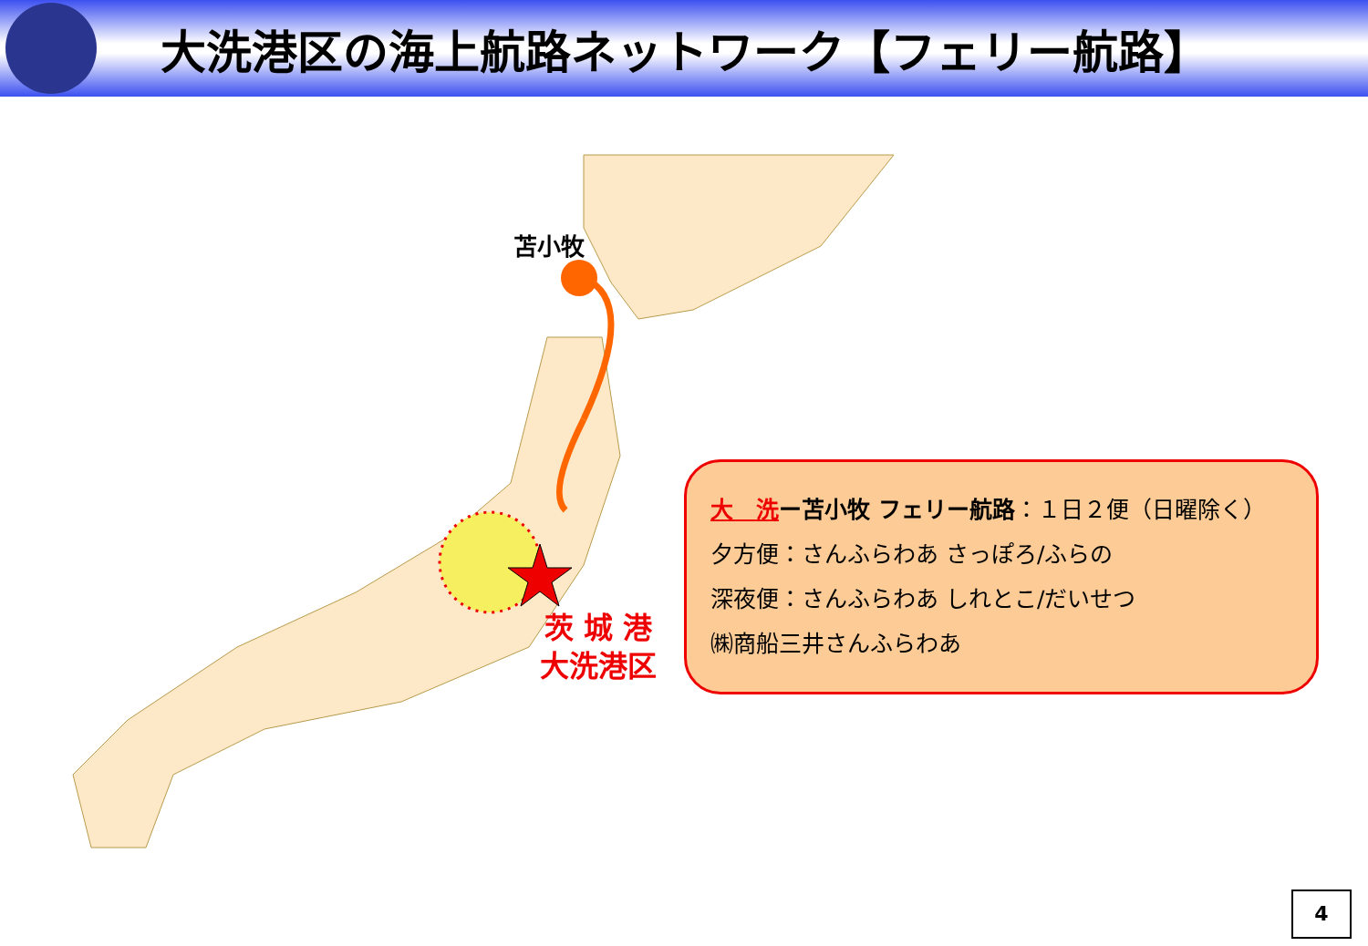大洗港区の海上航路ネットワーク【フェリー航路】
苫小牧
茨 城 港
大洗港区
大　洗ー苫小牧 フェリー航路：１日２便（日曜除く）
夕方便：さんふらわあ さっぽろ/ふらの
深夜便：さんふらわあ しれとこ/だいせつ
㈱商船三井さんふらわあ
4